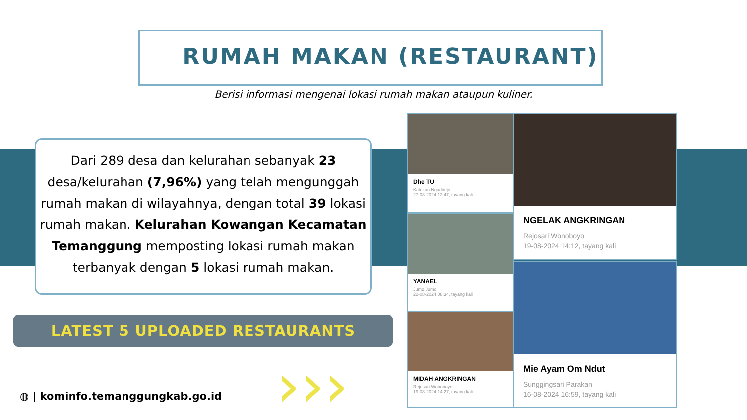RUMAH MAKAN (RESTAURANT)
Berisi informasi mengenai lokasi rumah makan ataupun kuliner.
Dari 289 desa dan kelurahan sebanyak 23
desa/kelurahan (7,96%) yang telah mengunggah
rumah makan di wilayahnya, dengan total 39 lokasi
rumah makan. Kelurahan Kowangan Kecamatan
Temanggung memposting lokasi rumah makan
terbanyak dengan 5 lokasi rumah makan.
LATEST 5 UPLOADED RESTAURANTS
›››
◍ | kominfo.temanggungkab.go.id
Dhe TU
Katekan Ngadirejo
27-08-2024 12:47, tayang kali
YANAEL
Jumo Jumo
22-08-2024 08:34, tayang kali
MIDAH ANGKRINGAN
Rejosari Wonoboyo
19-08-2024 14:27, tayang kali
NGELAK ANGKRINGAN
Rejosari Wonoboyo
19-08-2024 14:12, tayang kali
Mie Ayam Om Ndut
Sunggingsari Parakan
16-08-2024 16:59, tayang kali